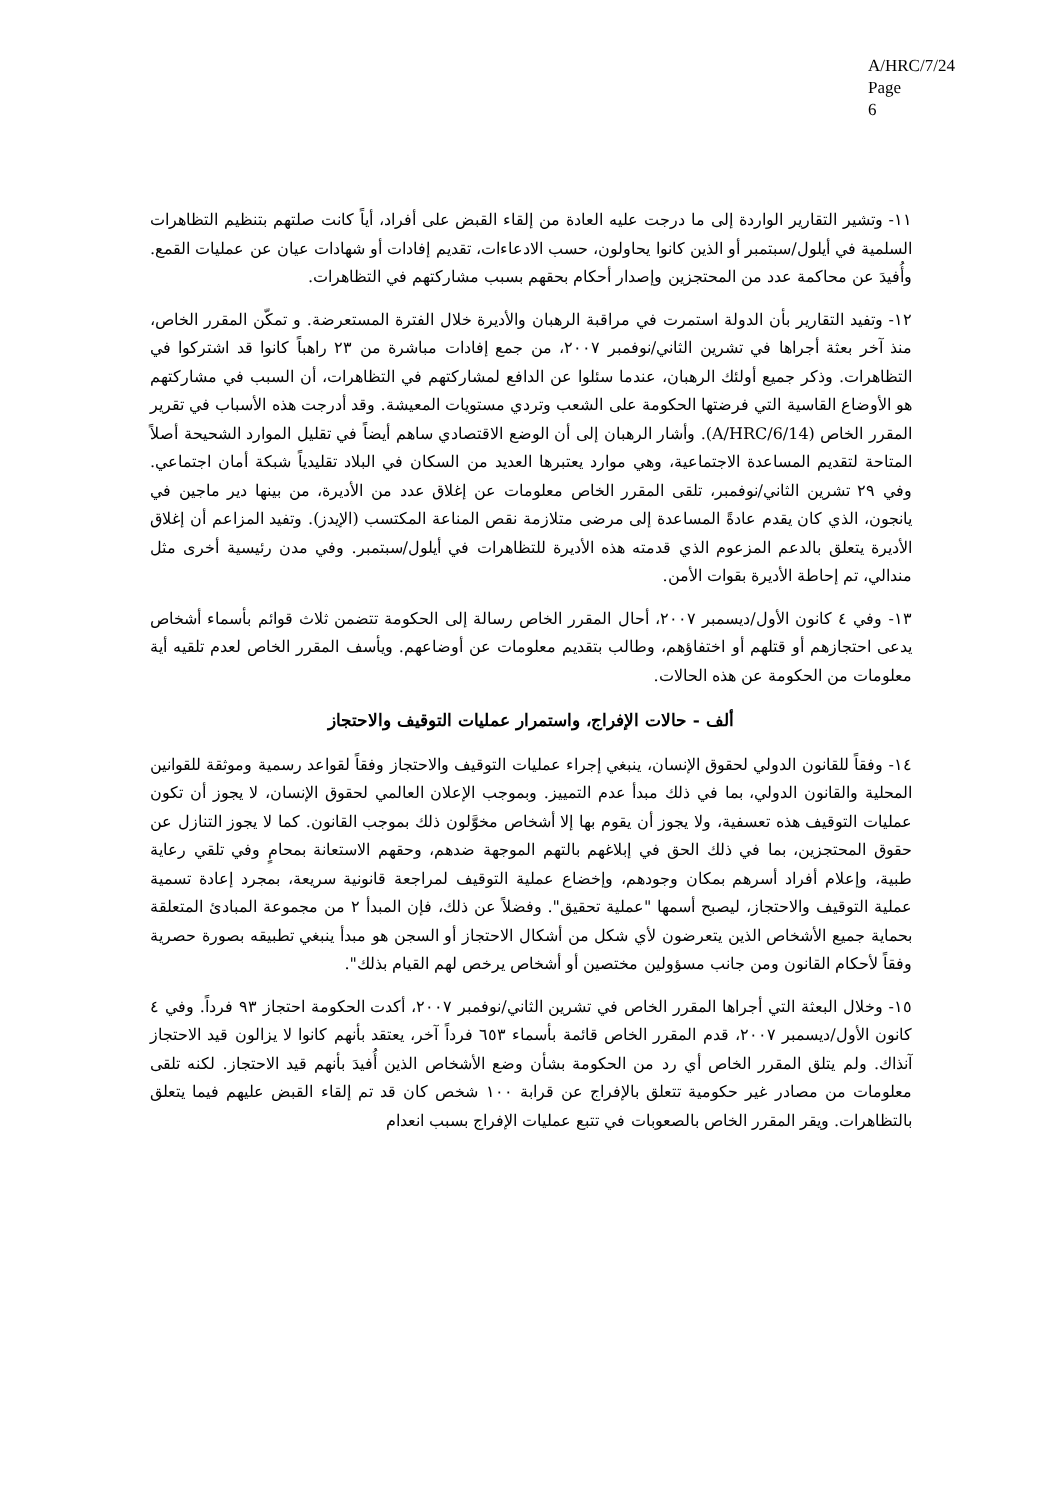A/HRC/7/24
Page 6
١١- وتشير التقارير الواردة إلى ما درجت عليه العادة من إلقاء القبض على أفراد، أياً كانت صلتهم بتنظيم التظاهرات السلمية في أيلول/سبتمبر أو الذين كانوا يحاولون، حسب الادعاءات، تقديم إفادات أو شهادات عيان عن عمليات القمع. وأُفيدَ عن محاكمة عدد من المحتجزين وإصدار أحكام بحقهم بسبب مشاركتهم في التظاهرات.
١٢- وتفيد التقارير بأن الدولة استمرت في مراقبة الرهبان والأديرة خلال الفترة المستعرضة. و تمكّن المقرر الخاص، منذ آخر بعثة أجراها في تشرين الثاني/نوفمبر ٢٠٠٧، من جمع إفادات مباشرة من ٢٣ راهباً كانوا قد اشتركوا في التظاهرات. وذكر جميع أولئك الرهبان، عندما سئلوا عن الدافع لمشاركتهم في التظاهرات، أن السبب في مشاركتهم هو الأوضاع القاسية التي فرضتها الحكومة على الشعب وتردي مستويات المعيشة. وقد أدرجت هذه الأسباب في تقرير المقرر الخاص (A/HRC/6/14). وأشار الرهبان إلى أن الوضع الاقتصادي ساهم أيضاً في تقليل الموارد الشحيحة أصلاً المتاحة لتقديم المساعدة الاجتماعية، وهي موارد يعتبرها العديد من السكان في البلاد تقليدياً شبكة أمان اجتماعي. وفي ٢٩ تشرين الثاني/نوفمبر، تلقى المقرر الخاص معلومات عن إغلاق عدد من الأديرة، من بينها دير ماجين في يانجون، الذي كان يقدم عادةً المساعدة إلى مرضى متلازمة نقص المناعة المكتسب (الإيدز). وتفيد المزاعم أن إغلاق الأديرة يتعلق بالدعم المزعوم الذي قدمته هذه الأديرة للتظاهرات في أيلول/سبتمبر. وفي مدن رئيسية أخرى مثل مندالي، تم إحاطة الأديرة بقوات الأمن.
١٣- وفي ٤ كانون الأول/ديسمبر ٢٠٠٧، أحال المقرر الخاص رسالة إلى الحكومة تتضمن ثلاث قوائم بأسماء أشخاص يدعى احتجازهم أو قتلهم أو اختفاؤهم، وطالب بتقديم معلومات عن أوضاعهم. ويأسف المقرر الخاص لعدم تلقيه أية معلومات من الحكومة عن هذه الحالات.
ألف - حالات الإفراج، واستمرار عمليات التوقيف والاحتجاز
١٤- وفقاً للقانون الدولي لحقوق الإنسان، ينبغي إجراء عمليات التوقيف والاحتجاز وفقاً لقواعد رسمية وموثقة للقوانين المحلية والقانون الدولي، بما في ذلك مبدأ عدم التمييز. وبموجب الإعلان العالمي لحقوق الإنسان، لا يجوز أن تكون عمليات التوقيف هذه تعسفية، ولا يجوز أن يقوم بها إلا أشخاص مخوَّلون ذلك بموجب القانون. كما لا يجوز التنازل عن حقوق المحتجزين، بما في ذلك الحق في إبلاغهم بالتهم الموجهة ضدهم، وحقهم الاستعانة بمحامٍ وفي تلقي رعاية طبية، وإعلام أفراد أسرهم بمكان وجودهم، وإخضاع عملية التوقيف لمراجعة قانونية سريعة، بمجرد إعادة تسمية عملية التوقيف والاحتجاز، ليصبح أسمها "عملية تحقيق". وفضلاً عن ذلك، فإن المبدأ ٢ من مجموعة المبادئ المتعلقة بحماية جميع الأشخاص الذين يتعرضون لأي شكل من أشكال الاحتجاز أو السجن هو مبدأ ينبغي تطبيقه بصورة حصرية وفقاً لأحكام القانون ومن جانب مسؤولين مختصين أو أشخاص يرخص لهم القيام بذلك".
١٥- وخلال البعثة التي أجراها المقرر الخاص في تشرين الثاني/نوفمبر ٢٠٠٧، أكدت الحكومة احتجاز ٩٣ فرداً. وفي ٤ كانون الأول/ديسمبر ٢٠٠٧، قدم المقرر الخاص قائمة بأسماء ٦٥٣ فرداً آخر، يعتقد بأنهم كانوا لا يزالون قيد الاحتجاز آنذاك. ولم يتلق المقرر الخاص أي رد من الحكومة بشأن وضع الأشخاص الذين أُفيدَ بأنهم قيد الاحتجاز. لكنه تلقى معلومات من مصادر غير حكومية تتعلق بالإفراج عن قرابة ١٠٠ شخص كان قد تم إلقاء القبض عليهم فيما يتعلق بالتظاهرات. ويقر المقرر الخاص بالصعوبات في تتبع عمليات الإفراج بسبب انعدام